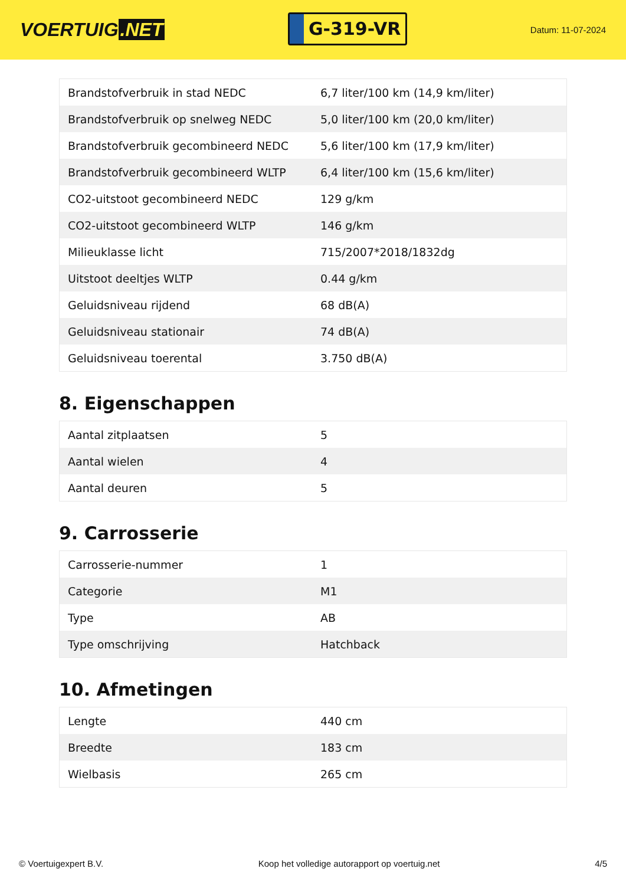VOERTUIG.NET
G-319-VR
Datum: 11-07-2024
| Brandstofverbruik in stad NEDC | 6,7 liter/100 km (14,9 km/liter) |
| Brandstofverbruik op snelweg NEDC | 5,0 liter/100 km (20,0 km/liter) |
| Brandstofverbruik gecombineerd NEDC | 5,6 liter/100 km (17,9 km/liter) |
| Brandstofverbruik gecombineerd WLTP | 6,4 liter/100 km (15,6 km/liter) |
| CO2-uitstoot gecombineerd NEDC | 129 g/km |
| CO2-uitstoot gecombineerd WLTP | 146 g/km |
| Milieuklasse licht | 715/2007*2018/1832dg |
| Uitstoot deeltjes WLTP | 0.44 g/km |
| Geluidsniveau rijdend | 68 dB(A) |
| Geluidsniveau stationair | 74 dB(A) |
| Geluidsniveau toerental | 3.750 dB(A) |
8. Eigenschappen
| Aantal zitplaatsen | 5 |
| Aantal wielen | 4 |
| Aantal deuren | 5 |
9. Carrosserie
| Carrosserie-nummer | 1 |
| Categorie | M1 |
| Type | AB |
| Type omschrijving | Hatchback |
10. Afmetingen
| Lengte | 440 cm |
| Breedte | 183 cm |
| Wielbasis | 265 cm |
© Voertuigexpert B.V. Koop het volledige autorapport op voertuig.net 4/5